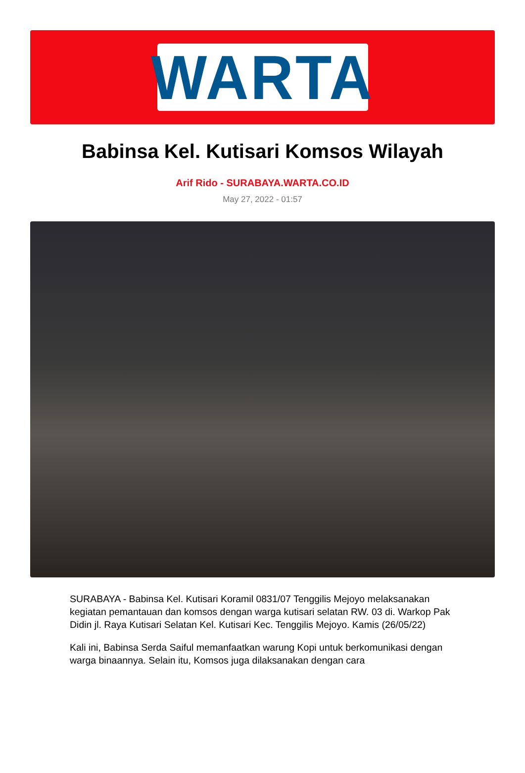WARTA
Babinsa Kel. Kutisari Komsos Wilayah
Arif Rido - SURABAYA.WARTA.CO.ID
May 27, 2022 - 01:57
SURABAYA - Babinsa Kel. Kutisari Koramil 0831/07 Tenggilis Mejoyo melaksanakan kegiatan pemantauan dan komsos dengan warga kutisari selatan RW. 03 di. Warkop Pak Didin jl. Raya Kutisari Selatan Kel. Kutisari Kec. Tenggilis Mejoyo. Kamis (26/05/22)
Kali ini, Babinsa Serda Saiful memanfaatkan warung Kopi untuk berkomunikasi dengan warga binaannya. Selain itu, Komsos juga dilaksanakan dengan cara